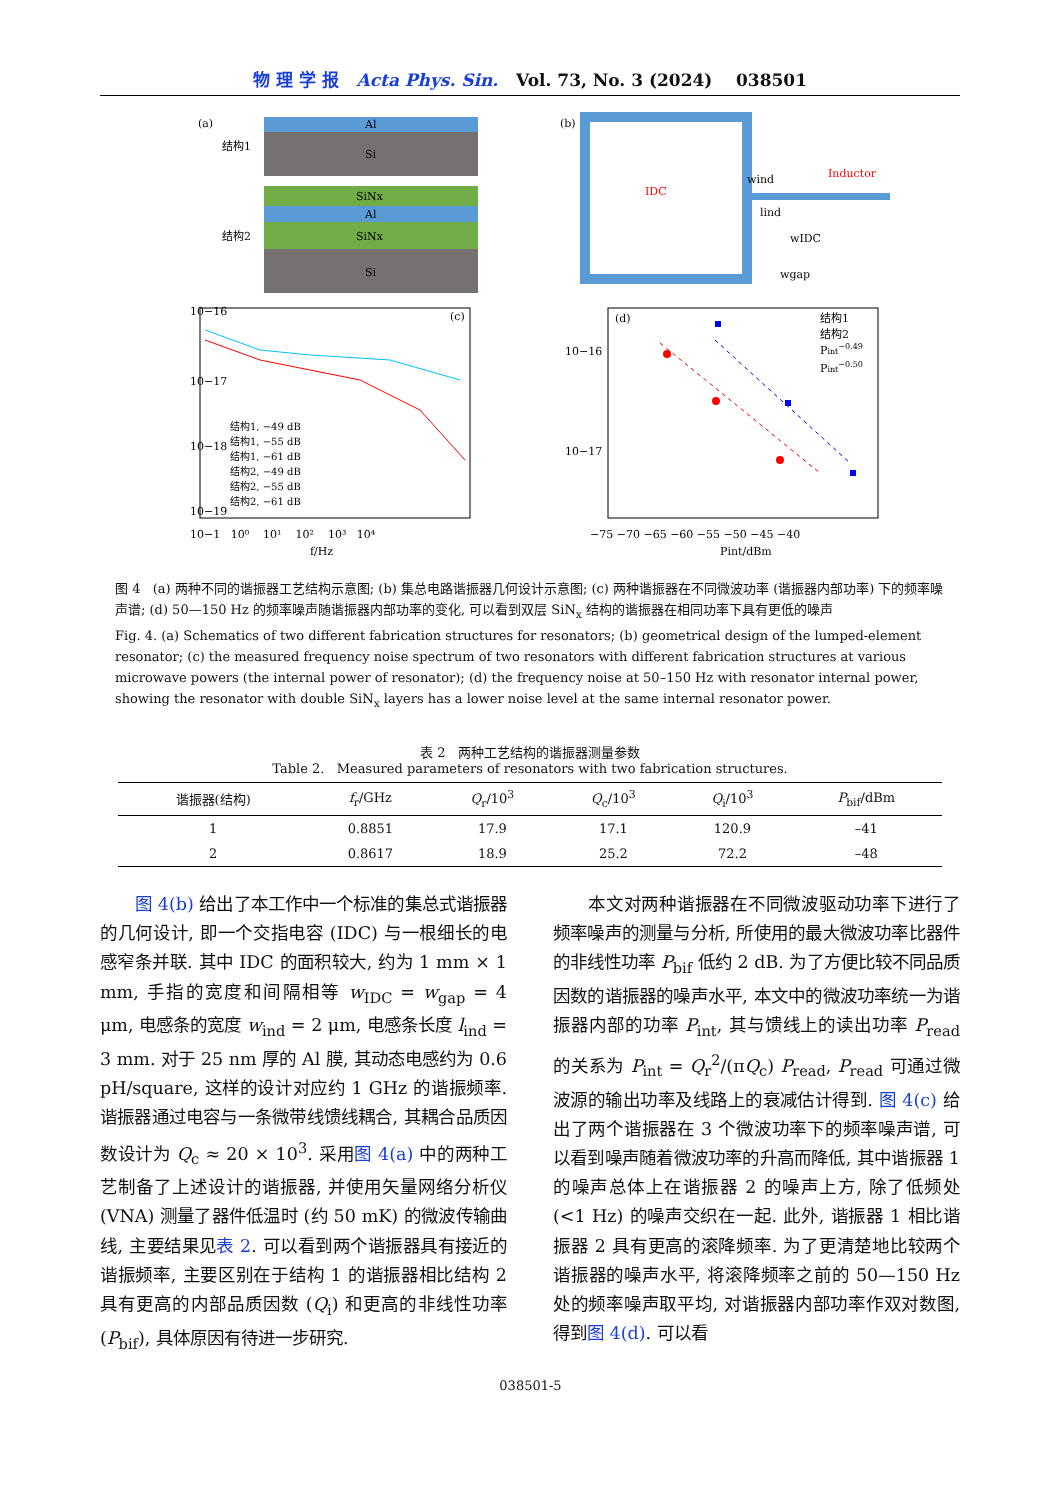物 理 学 报 Acta Phys. Sin. Vol. 73, No. 3 (2024) 038501
(a)
Al
Si
结构1
SiNx
Al
SiNx
结构2
Si
(b)
IDC
Inductor
wind
lind
wIDC
wgap
(c)
10−16
10−17
10−18
10−19
结构1, −49 dB
结构1, −55 dB
结构1, −61 dB
结构2, −49 dB
结构2, −55 dB
结构2, −61 dB
10−1 10⁰ 10¹ 10² 10³ 10⁴
f/Hz
(d)
结构1
结构2
Pint−0.49
Pint−0.50
10−16
10−17
−75 −70 −65 −60 −55 −50 −45 −40
Pint/dBm
图 4 (a) 两种不同的谐振器工艺结构示意图; (b) 集总电路谐振器几何设计示意图; (c) 两种谐振器在不同微波功率 (谐振器内部功率) 下的频率噪声谱; (d) 50—150 Hz 的频率噪声随谐振器内部功率的变化, 可以看到双层 SiN<sub>x</sub> 结构的谐振器在相同功率下具有更低的噪声
Fig. 4. (a) Schematics of two different fabrication structures for resonators; (b) geometrical design of the lumped-element resonator; (c) the measured frequency noise spectrum of two resonators with different fabrication structures at various microwave powers (the internal power of resonator); (d) the frequency noise at 50–150 Hz with resonator internal power, showing the resonator with double SiN<sub>x</sub> layers has a lower noise level at the same internal resonator power.
表 2 两种工艺结构的谐振器测量参数
Table 2. Measured parameters of resonators with two fabrication structures.
| 谐振器(结构) | f<sub>r</sub>/GHz | Q<sub>r</sub>/10<sup>3</sup> | Q<sub>c</sub>/10<sup>3</sup> | Q<sub>i</sub>/10<sup>3</sup> | P<sub>bif</sub>/dBm |
| --- | --- | --- | --- | --- | --- |
| 1 | 0.8851 | 17.9 | 17.1 | 120.9 | –41 |
| 2 | 0.8617 | 18.9 | 25.2 | 72.2 | –48 |
图 4(b) 给出了本工作中一个标准的集总式谐振器的几何设计, 即一个交指电容 (IDC) 与一根细长的电感窄条并联. 其中 IDC 的面积较大, 约为 1 mm × 1 mm, 手指的宽度和间隔相等 w<sub>IDC</sub> = w<sub>gap</sub> = 4 μm, 电感条的宽度 w<sub>ind</sub> = 2 μm, 电感条长度 l<sub>ind</sub> = 3 mm. 对于 25 nm 厚的 Al 膜, 其动态电感约为 0.6 pH/square, 这样的设计对应约 1 GHz 的谐振频率. 谐振器通过电容与一条微带线馈线耦合, 其耦合品质因数设计为 Q<sub>c</sub> ≈ 20 × 10<sup>3</sup>. 采用图 4(a) 中的两种工艺制备了上述设计的谐振器, 并使用矢量网络分析仪 (VNA) 测量了器件低温时 (约 50 mK) 的微波传输曲线, 主要结果见表 2. 可以看到两个谐振器具有接近的谐振频率, 主要区别在于结构 1 的谐振器相比结构 2 具有更高的内部品质因数 (Q<sub>i</sub>) 和更高的非线性功率 (P<sub>bif</sub>), 具体原因有待进一步研究.
本文对两种谐振器在不同微波驱动功率下进行了频率噪声的测量与分析, 所使用的最大微波功率比器件的非线性功率 P<sub>bif</sub> 低约 2 dB. 为了方便比较不同品质因数的谐振器的噪声水平, 本文中的微波功率统一为谐振器内部的功率 P<sub>int</sub>, 其与馈线上的读出功率 P<sub>read</sub> 的关系为 P<sub>int</sub> = Q<sub>r</sub><sup>2</sup>/(πQ<sub>c</sub>) P<sub>read</sub>, P<sub>read</sub> 可通过微波源的输出功率及线路上的衰减估计得到. 图 4(c) 给出了两个谐振器在 3 个微波功率下的频率噪声谱, 可以看到噪声随着微波功率的升高而降低, 其中谐振器 1 的噪声总体上在谐振器 2 的噪声上方, 除了低频处 (<1 Hz) 的噪声交织在一起. 此外, 谐振器 1 相比谐振器 2 具有更高的滚降频率. 为了更清楚地比较两个谐振器的噪声水平, 将滚降频率之前的 50—150 Hz 处的频率噪声取平均, 对谐振器内部功率作双对数图, 得到图 4(d). 可以看
038501-5